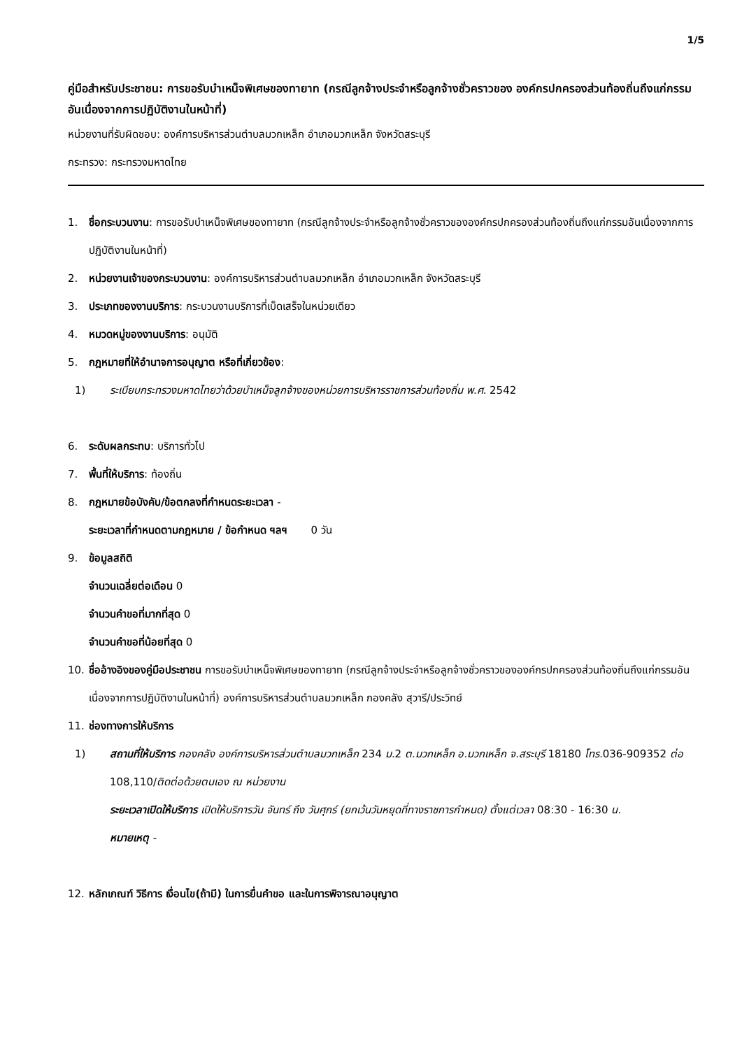1/5
คู่มือสำหรับประชาชน: การขอรับบำเหน็จพิเศษของทายาท (กรณีลูกจ้างประจำหรือลูกจ้างชั่วคราวของ องค์กรปกครองส่วนท้องถิ่นถึงแก่กรรมอันเนื่องจากการปฏิบัติงานในหน้าที่)
หน่วยงานที่รับผิดชอบ: องค์การบริหารส่วนตำบลมวกเหล็ก อำเภอมวกเหล็ก จังหวัดสระบุรี
กระทรวง: กระทรวงมหาดไทย
1. ชื่อกระบวนงาน: การขอรับบำเหน็จพิเศษของทายาท (กรณีลูกจ้างประจำหรือลูกจ้างชั่วคราวขององค์กรปกครองส่วนท้องถิ่นถึงแก่กรรมอันเนื่องจากการปฏิบัติงานในหน้าที่)
2. หน่วยงานเจ้าของกระบวนงาน: องค์การบริหารส่วนตำบลมวกเหล็ก อำเภอมวกเหล็ก จังหวัดสระบุรี
3. ประเภทของงานบริการ: กระบวนงานบริการที่เบ็ดเสร็จในหน่วยเดียว
4. หมวดหมู่ของงานบริการ: อนุมัติ
5. กฎหมายที่ให้อำนาจการอนุญาต หรือที่เกี่ยวข้อง:
1) ระเบียบกระทรวงมหาดไทยว่าด้วยบำเหน็จลูกจ้างของหน่วยการบริหารราชการส่วนท้องถิ่น พ.ศ. 2542
6. ระดับผลกระทบ: บริการทั่วไป
7. พื้นที่ให้บริการ: ท้องถิ่น
8. กฎหมายข้อบังคับ/ข้อตกลงที่กำหนดระยะเวลา -
ระยะเวลาที่กำหนดตามกฎหมาย / ข้อกำหนด ฯลฯ 0 วัน
9. ข้อมูลสถิติ
จำนวนเฉลี่ยต่อเดือน 0
จำนวนคำขอที่มากที่สุด 0
จำนวนคำขอที่น้อยที่สุด 0
10. ชื่ออ้างอิงของคู่มือประชาชน การขอรับบำเหน็จพิเศษของทายาท (กรณีลูกจ้างประจำหรือลูกจ้างชั่วคราวขององค์กรปกครองส่วนท้องถิ่นถึงแก่กรรมอันเนื่องจากการปฏิบัติงานในหน้าที่) องค์การบริหารส่วนตำบลมวกเหล็ก กองคลัง สุวารี/ประวิทย์
11. ช่องทางการให้บริการ
1) สถานที่ให้บริการ กองคลัง องค์การบริหารส่วนตำบลมวกเหล็ก 234 ม. 2 ต.มวกเหล็ก อ.มวกเหล็ก จ.สระบุรี 18180 โทร. 036-909352 ต่อ 108,110/ติดต่อด้วยตนเอง ณ หน่วยงาน
ระยะเวลาเปิดให้บริการ เปิดให้บริการวัน จันทร์ ถึง วันศุกร์ (ยกเว้นวันหยุดที่ทางราชการกำหนด) ตั้งแต่เวลา 08:30 - 16:30 น.
หมายเหตุ -
12. หลักเกณฑ์ วิธีการ เงื่อนไข(ถ้ามี) ในการยื่นคำขอ และในการพิจารณาอนุญาต